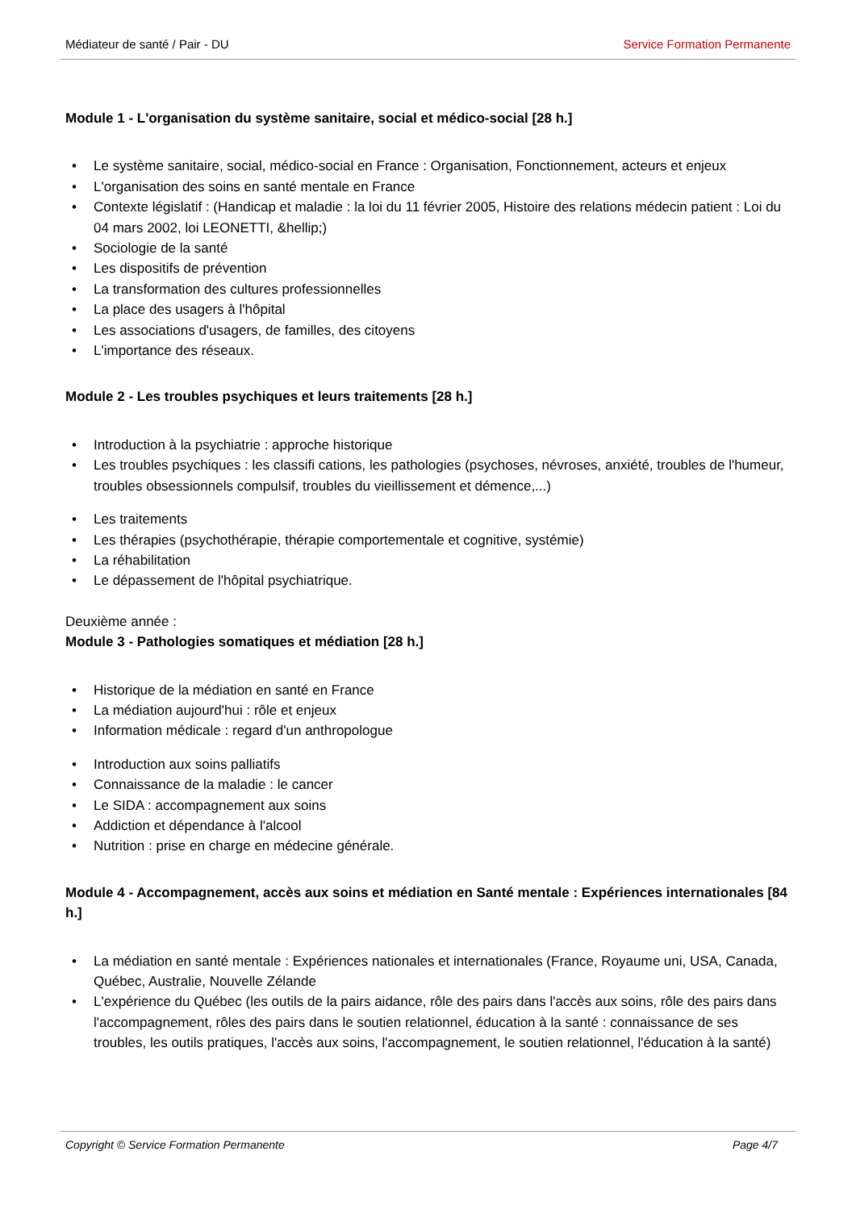Médiateur de santé / Pair - DU Service Formation Permanente
Module 1 - L'organisation du système sanitaire, social et médico-social [28 h.]
• Le système sanitaire, social, médico-social en France : Organisation, Fonctionnement, acteurs et enjeux
• L'organisation des soins en santé mentale en France
• Contexte législatif : (Handicap et maladie : la loi du 11 février 2005, Histoire des relations médecin patient : Loi du 04 mars 2002, loi LEONETTI, &hellip;)
• Sociologie de la santé
• Les dispositifs de prévention
• La transformation des cultures professionnelles
• La place des usagers à l'hôpital
• Les associations d'usagers, de familles, des citoyens
• L'importance des réseaux.
Module 2 - Les troubles psychiques et leurs traitements [28 h.]
• Introduction à la psychiatrie : approche historique
• Les troubles psychiques : les classifi cations, les pathologies (psychoses, névroses, anxiété, troubles de l'humeur, troubles obsessionnels compulsif, troubles du vieillissement et démence,...)
• Les traitements
• Les thérapies (psychothérapie, thérapie comportementale et cognitive, systémie)
• La réhabilitation
• Le dépassement de l'hôpital psychiatrique.
Deuxième année :
Module 3 - Pathologies somatiques et médiation [28 h.]
• Historique de la médiation en santé en France
• La médiation aujourd'hui : rôle et enjeux
• Information médicale : regard d'un anthropologue
• Introduction aux soins palliatifs
• Connaissance de la maladie : le cancer
• Le SIDA : accompagnement aux soins
• Addiction et dépendance à l'alcool
• Nutrition : prise en charge en médecine générale.
Module 4 - Accompagnement, accès aux soins et médiation en Santé mentale : Expériences internationales [84 h.]
• La médiation en santé mentale : Expériences nationales et internationales (France, Royaume uni, USA, Canada, Québec, Australie, Nouvelle Zélande
• L'expérience du Québec (les outils de la pairs aidance, rôle des pairs dans l'accès aux soins, rôle des pairs dans l'accompagnement, rôles des pairs dans le soutien relationnel, éducation à la santé : connaissance de ses troubles, les outils pratiques, l'accès aux soins, l'accompagnement, le soutien relationnel, l'éducation à la santé)
Copyright © Service Formation Permanente Page 4/7